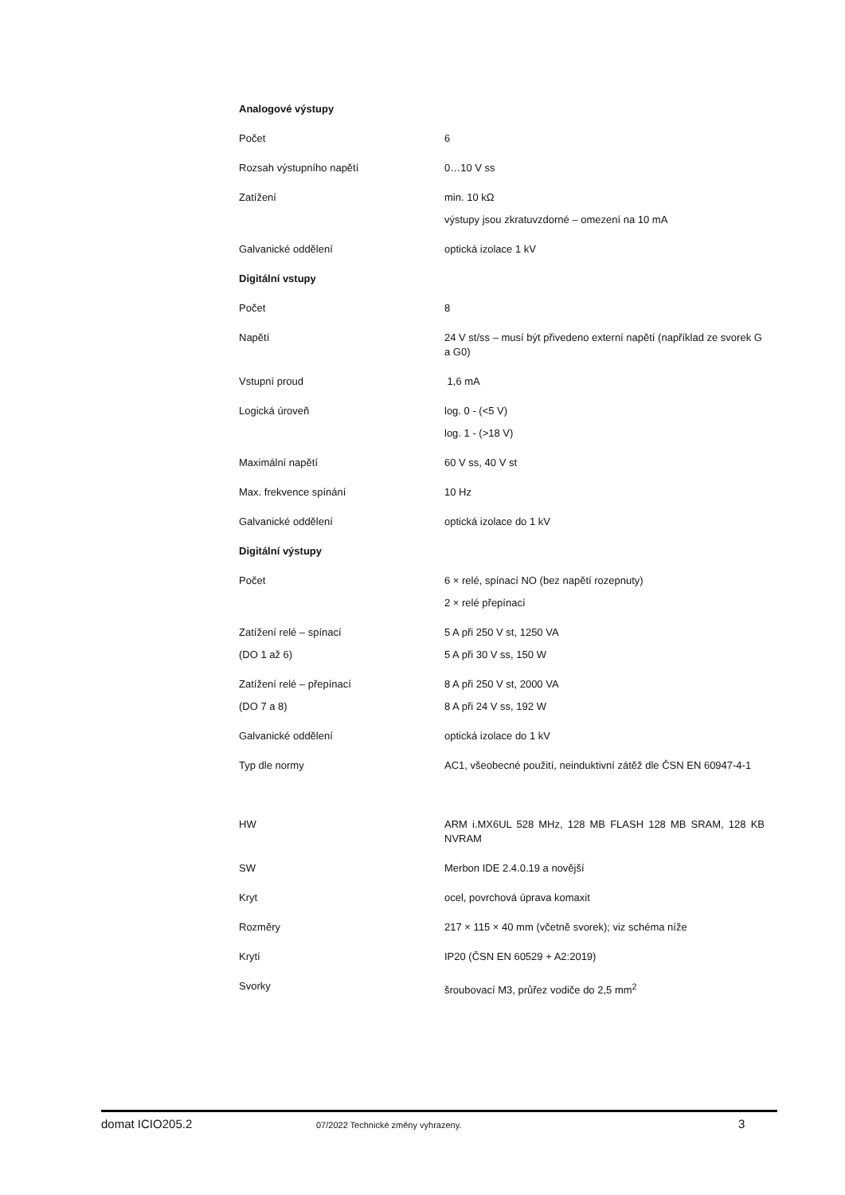| Analogové výstupy | |
| Počet | 6 |
| Rozsah výstupního napětí | 0…10 V ss |
| Zatížení | min. 10 kΩ |
| | výstupy jsou zkratuvzdorné – omezení na 10 mA |
| Galvanické oddělení | optická izolace 1 kV |
| Digitální vstupy | |
| Počet | 8 |
| Napětí | 24 V st/ss – musí být přivedeno externí napětí (například ze svorek G a G0) |
| Vstupní proud | 1,6 mA |
| Logická úroveň | log. 0 - (<5 V) |
| | log. 1 - (>18 V) |
| Maximální napětí | 60 V ss, 40 V st |
| Max. frekvence spínání | 10 Hz |
| Galvanické oddělení | optická izolace do 1 kV |
| Digitální výstupy | |
| Počet | 6 × relé, spínací NO (bez napětí rozepnuty) |
| | 2 × relé přepínací |
| Zatížení relé – spínací | 5 A při 250 V st, 1250 VA |
| (DO 1 až 6) | 5 A při 30 V ss, 150 W |
| Zatížení relé – přepínací | 8 A při 250 V st, 2000 VA |
| (DO 7 a 8) | 8 A při 24 V ss, 192 W |
| Galvanické oddělení | optická izolace do 1 kV |
| Typ dle normy | AC1, všeobecné použití, neinduktivní zátěž dle ČSN EN 60947-4-1 |
| HW | ARM i.MX6UL 528 MHz, 128 MB FLASH 128 MB SRAM, 128 KB NVRAM |
| SW | Merbon IDE 2.4.0.19 a novější |
| Kryt | ocel, povrchová úprava komaxit |
| Rozměry | 217 × 115 × 40 mm (včetně svorek); viz schéma níže |
| Krytí | IP20 (ČSN EN 60529 + A2:2019) |
| Svorky | šroubovací M3, průřez vodiče do 2,5 mm<sup>2</sup> |
domat ICIO205.2 07/2022 Technické změny vyhrazeny. 3